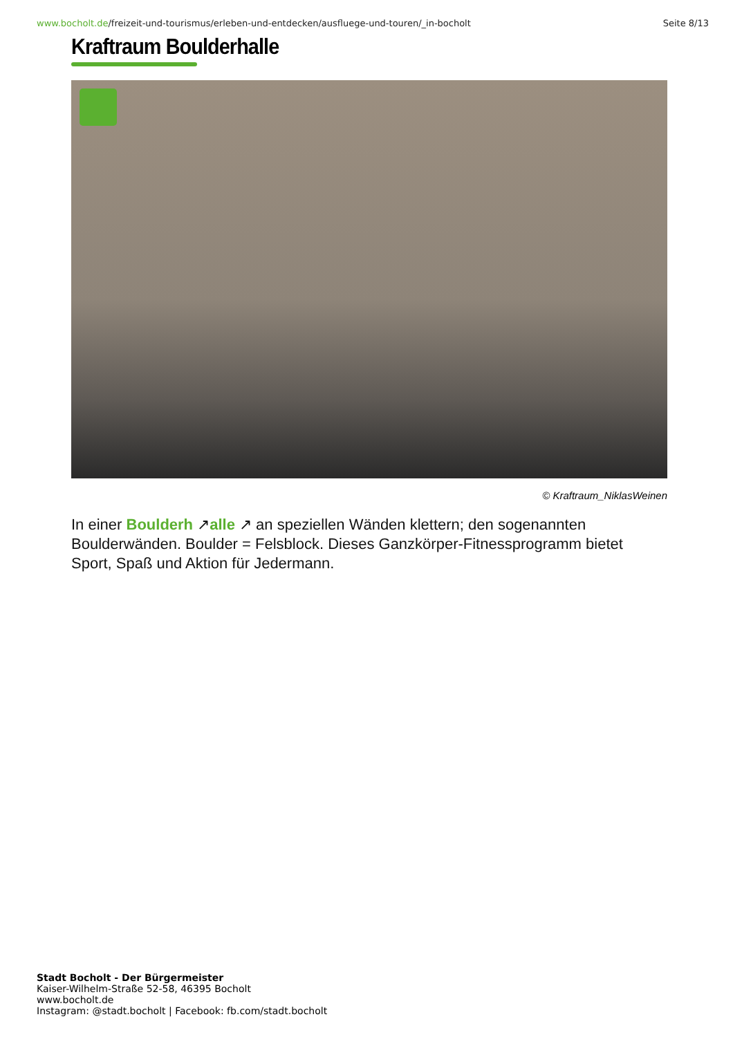www.bocholt.de/freizeit-und-tourismus/erleben-und-entdecken/ausfluege-und-touren/_in-bocholt
Seite 8/13
Kraftraum Boulderhalle
© Kraftraum_NiklasWeinen
In einer Boulderh ↗alle ↗ an speziellen Wänden klettern; den sogenannten Boulderwänden. Boulder = Felsblock. Dieses Ganzkörper-Fitnessprogramm bietet Sport, Spaß und Aktion für Jedermann.
Stadt Bocholt - Der Bürgermeister
Kaiser-Wilhelm-Straße 52-58, 46395 Bocholt
www.bocholt.de
Instagram: @stadt.bocholt | Facebook: fb.com/stadt.bocholt